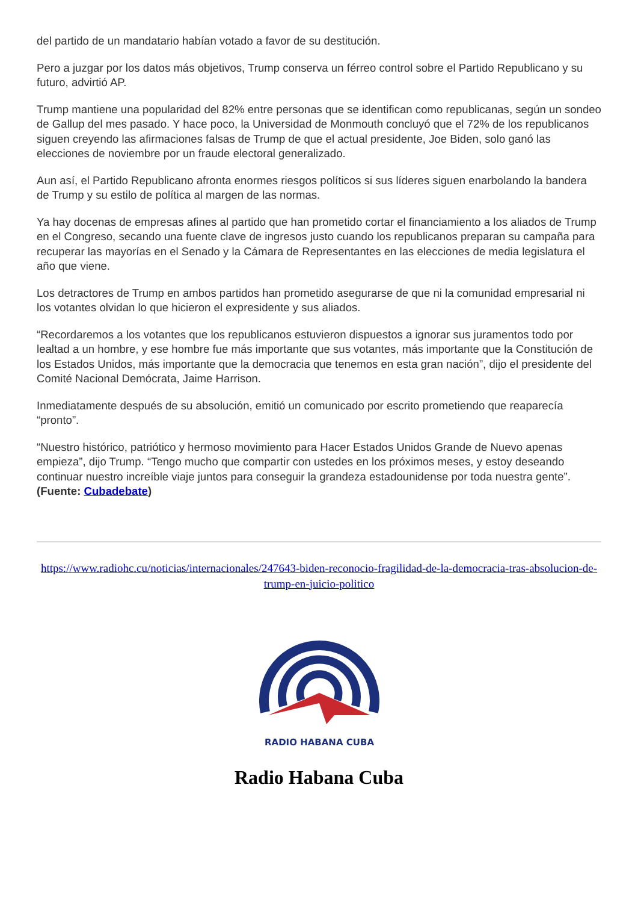del partido de un mandatario habían votado a favor de su destitución.
Pero a juzgar por los datos más objetivos, Trump conserva un férreo control sobre el Partido Republicano y su futuro, advirtió AP.
Trump mantiene una popularidad del 82% entre personas que se identifican como republicanas, según un sondeo de Gallup del mes pasado. Y hace poco, la Universidad de Monmouth concluyó que el 72% de los republicanos siguen creyendo las afirmaciones falsas de Trump de que el actual presidente, Joe Biden, solo ganó las elecciones de noviembre por un fraude electoral generalizado.
Aun así, el Partido Republicano afronta enormes riesgos políticos si sus líderes siguen enarbolando la bandera de Trump y su estilo de política al margen de las normas.
Ya hay docenas de empresas afines al partido que han prometido cortar el financiamiento a los aliados de Trump en el Congreso, secando una fuente clave de ingresos justo cuando los republicanos preparan su campaña para recuperar las mayorías en el Senado y la Cámara de Representantes en las elecciones de media legislatura el año que viene.
Los detractores de Trump en ambos partidos han prometido asegurarse de que ni la comunidad empresarial ni los votantes olvidan lo que hicieron el expresidente y sus aliados.
“Recordaremos a los votantes que los republicanos estuvieron dispuestos a ignorar sus juramentos todo por lealtad a un hombre, y ese hombre fue más importante que sus votantes, más importante que la Constitución de los Estados Unidos, más importante que la democracia que tenemos en esta gran nación”, dijo el presidente del Comité Nacional Demócrata, Jaime Harrison.
Inmediatamente después de su absolución, emitió un comunicado por escrito prometiendo que reaparecía “pronto”.
“Nuestro histórico, patriótico y hermoso movimiento para Hacer Estados Unidos Grande de Nuevo apenas empieza”, dijo Trump. “Tengo mucho que compartir con ustedes en los próximos meses, y estoy deseando continuar nuestro increíble viaje juntos para conseguir la grandeza estadounidense por toda nuestra gente”. (Fuente: Cubadebate)
https://www.radiohc.cu/noticias/internacionales/247643-biden-reconocio-fragilidad-de-la-democracia-tras-absolucion-de-trump-en-juicio-politico
RADIO HABANA CUBA
Radio Habana Cuba